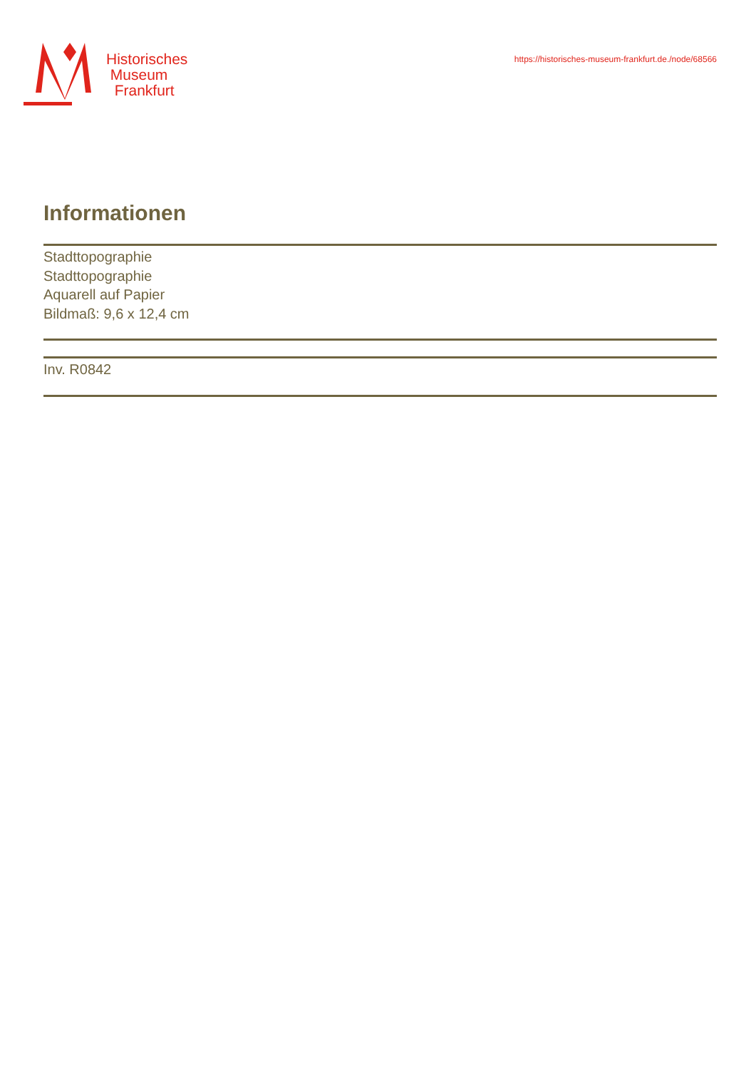Historisches
Museum
Frankfurt
https://historisches-museum-frankfurt.de./node/68566
Informationen
Stadttopographie
Stadttopographie
Aquarell auf Papier
Bildmaß: 9,6 x 12,4 cm
Inv. R0842